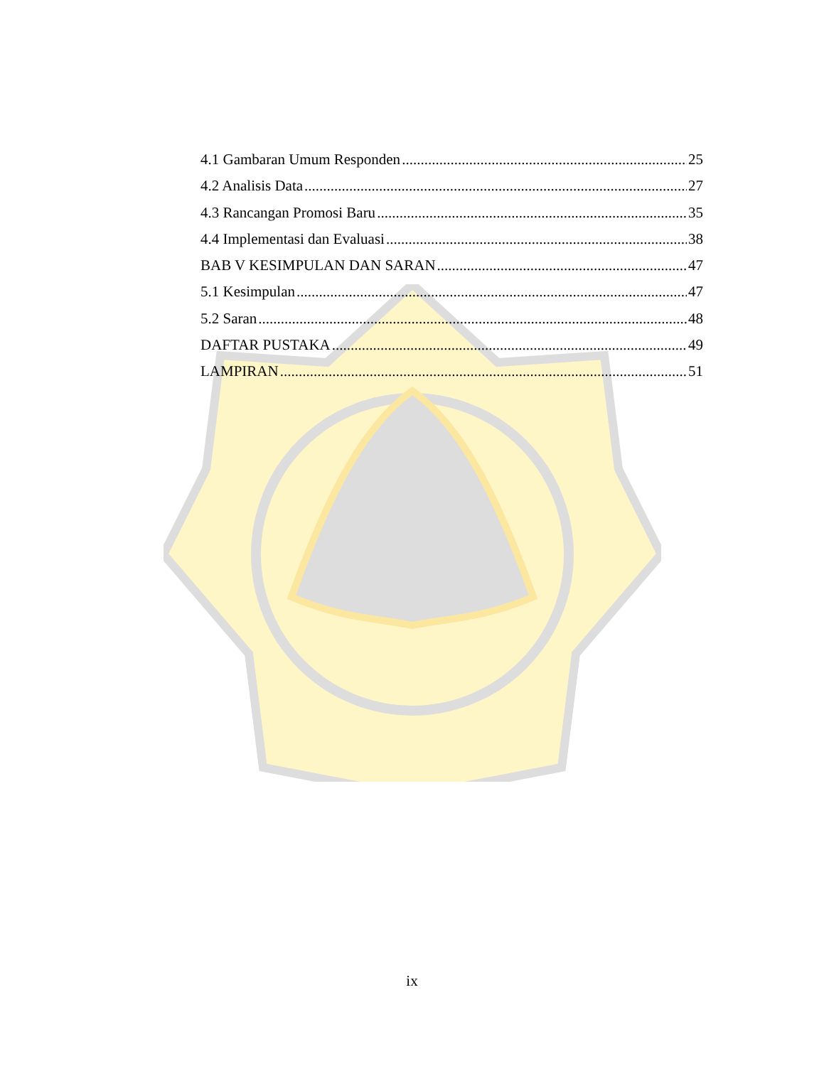4.1 Gambaran Umum Responden 25
4.2 Analisis Data 27
4.3 Rancangan Promosi Baru 35
4.4 Implementasi dan Evaluasi 38
BAB V KESIMPULAN DAN SARAN 47
5.1 Kesimpulan 47
5.2 Saran 48
DAFTAR PUSTAKA 49
LAMPIRAN 51
ix